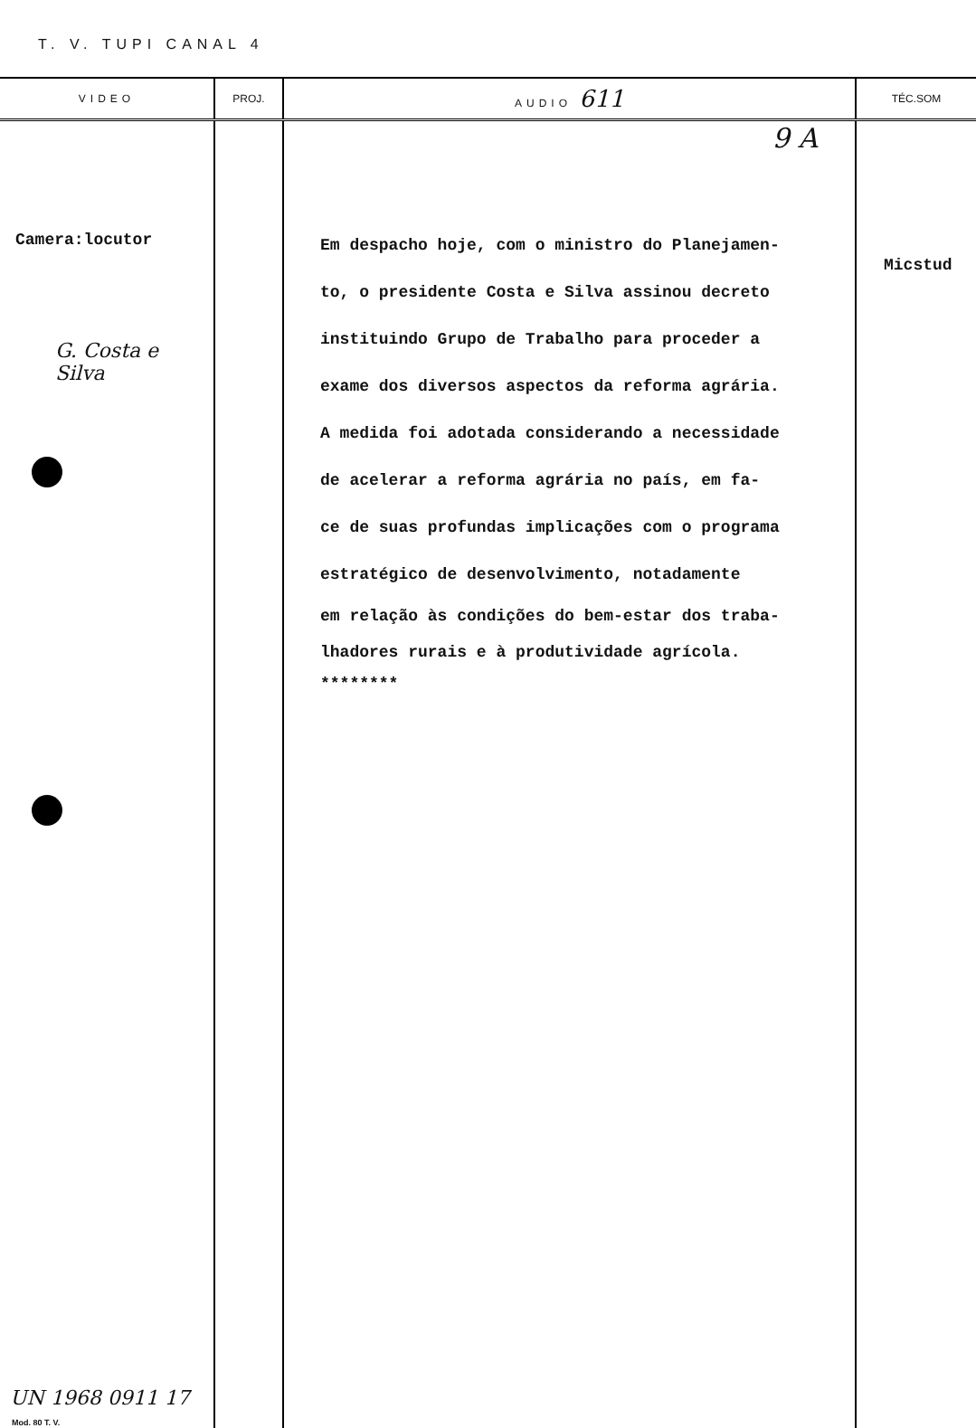T. V. TUPI CANAL 4
| VIDEO | PROJ. | AUDIO 611 | TÉC.SOM |
| --- | --- | --- | --- |
| Camera:locutor G. Costa e Silva UN 1968 0911 17 Mod. 80 T. V. | | 9 A Em despacho hoje, com o ministro do Planejamen- to, o presidente Costa e Silva assinou decreto instituindo Grupo de Trabalho para proceder a exame dos diversos aspectos da reforma agrária. A medida foi adotada considerando a necessidade de acelerar a reforma agrária no país, em fa- ce de suas profundas implicações com o programa estratégico de desenvolvimento, notadamente em relação às condições do bem-estar dos traba- lhadores rurais e à produtividade agrícola. ******** | Micstud |